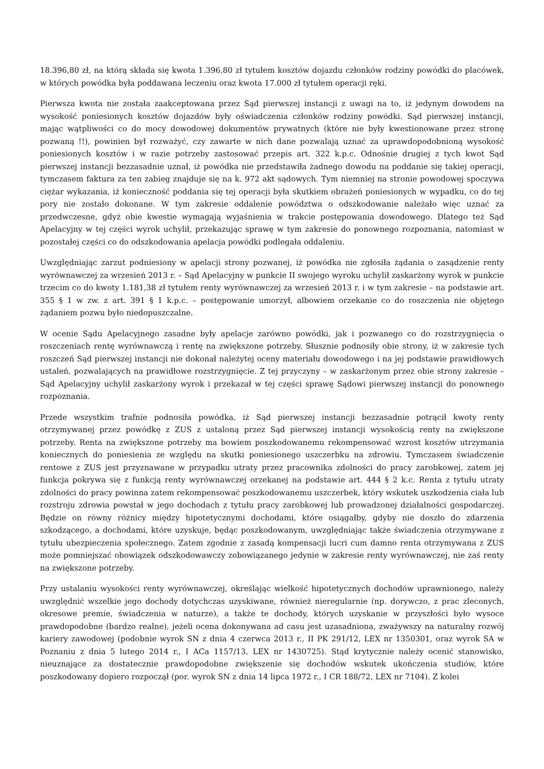18.396,80 zł, na którą składa się kwota 1.396,80 zł tytułem kosztów dojazdu członków rodziny powódki do placówek, w których powódka była poddawana leczeniu oraz kwota 17.000 zł tytułem operacji ręki.
Pierwsza kwota nie została zaakceptowana przez Sąd pierwszej instancji z uwagi na to, iż jedynym dowodem na wysokość poniesionych kosztów dojazdów były oświadczenia członków rodziny powódki. Sąd pierwszej instancji, mając wątpliwości co do mocy dowodowej dokumentów prywatnych (które nie były kwestionowane przez stronę pozwaną !!), powinien był rozważyć, czy zawarte w nich dane pozwalają uznać za uprawdopodobnioną wysokość poniesionych kosztów i w razie potrzeby zastosować przepis art. 322 k.p.c. Odnośnie drugiej z tych kwot Sąd pierwszej instancji bezzasadnie uznał, iż powódka nie przedstawiła żadnego dowodu na poddanie się takiej operacji, tymczasem faktura za ten zabieg znajduje się na k. 972 akt sądowych. Tym niemniej na stronie powodowej spoczywa ciężar wykazania, iż konieczność poddania się tej operacji była skutkiem obrażeń poniesionych w wypadku, co do tej pory nie zostało dokonane. W tym zakresie oddalenie powództwa o odszkodowanie należało więc uznać za przedwczesne, gdyż obie kwestie wymagają wyjaśnienia w trakcie postępowania dowodowego. Dlatego też Sąd Apelacyjny w tej części wyrok uchylił, przekazując sprawę w tym zakresie do ponownego rozpoznania, natomiast w pozostałej części co do odszkodowania apelacja powódki podlegała oddaleniu.
Uwzględniając zarzut podniesiony w apelacji strony pozwanej, iż powódka nie zgłosiła żądania o zasądzenie renty wyrównawczej za wrzesień 2013 r. – Sąd Apelacyjny w punkcie II swojego wyroku uchylił zaskarżony wyrok w punkcie trzecim co do kwoty 1.181,38 zł tytułem renty wyrównawczej za wrzesień 2013 r. i w tym zakresie – na podstawie art. 355 § 1 w zw. z art. 391 § 1 k.p.c. – postępowanie umorzył, albowiem orzekanie co do roszczenia nie objętego żądaniem pozwu było niedopuszczalne.
W ocenie Sądu Apelacyjnego zasadne były apelacje zarówno powódki, jak i pozwanego co do rozstrzygnięcia o roszczeniach rentę wyrównawczą i rentę na zwiększone potrzeby. Słusznie podnosiły obie strony, iż w zakresie tych roszczeń Sąd pierwszej instancji nie dokonał należytej oceny materiału dowodowego i na jej podstawie prawidłowych ustaleń, pozwalających na prawidłowe rozstrzygnięcie. Z tej przyczyny – w zaskarżonym przez obie strony zakresie – Sąd Apelacyjny uchylił zaskarżony wyrok i przekazał w tej części sprawę Sądowi pierwszej instancji do ponownego rozpoznania.
Przede wszystkim trafnie podnosiła powódka, iż Sąd pierwszej instancji bezzasadnie potrącił kwoty renty otrzymywanej przez powódkę z ZUS z ustaloną przez Sąd pierwszej instancji wysokością renty na zwiększone potrzeby. Renta na zwiększone potrzeby ma bowiem poszkodowanemu rekompensować wzrost kosztów utrzymania koniecznych do poniesienia ze względu na skutki poniesionego uszczerbku na zdrowiu. Tymczasem świadczenie rentowe z ZUS jest przyznawane w przypadku utraty przez pracownika zdolności do pracy zarobkowej, zatem jej funkcja pokrywa się z funkcją renty wyrównawczej orzekanej na podstawie art. 444 § 2 k.c. Renta z tytułu utraty zdolności do pracy powinna zatem rekompensować poszkodowanemu uszczerbek, który wskutek uszkodzenia ciała lub rozstroju zdrowia powstał w jego dochodach z tytułu pracy zarobkowej lub prowadzonej działalności gospodarczej. Będzie on równy różnicy między hipotetycznymi dochodami, które osiągałby, gdyby nie doszło do zdarzenia szkodzącego, a dochodami, które uzyskuje, będąc poszkodowanym, uwzględniając także świadczenia otrzymywane z tytułu ubezpieczenia społecznego. Zatem zgodnie z zasadą kompensacji lucri cum damno renta otrzymywana z ZUS może pomniejszać obowiązek odszkodowawczy zobowiązanego jedynie w zakresie renty wyrównawczej, nie zaś renty na zwiększone potrzeby.
Przy ustalaniu wysokości renty wyrównawczej, określając wielkość hipotetycznych dochodów uprawnionego, należy uwzględnić wszelkie jego dochody dotychczas uzyskiwane, również nieregularnie (np. dorywczo, z prac zleconych, okresowe premie, świadczenia w naturze), a także te dochody, których uzyskanie w przyszłości było wysoce prawdopodobne (bardzo realne), jeżeli ocena dokonywana ad casu jest uzasadniona, zważywszy na naturalny rozwój kariery zawodowej (podobnie wyrok SN z dnia 4 czerwca 2013 r., II PK 291/12, LEX nr 1350301, oraz wyrok SA w Poznaniu z dnia 5 lutego 2014 r., I ACa 1157/13, LEX nr 1430725). Stąd krytycznie należy ocenić stanowisko, nieuznające za dostatecznie prawdopodobne zwiększenie się dochodów wskutek ukończenia studiów, które poszkodowany dopiero rozpoczął (por. wyrok SN z dnia 14 lipca 1972 r., I CR 188/72, LEX nr 7104). Z kolei